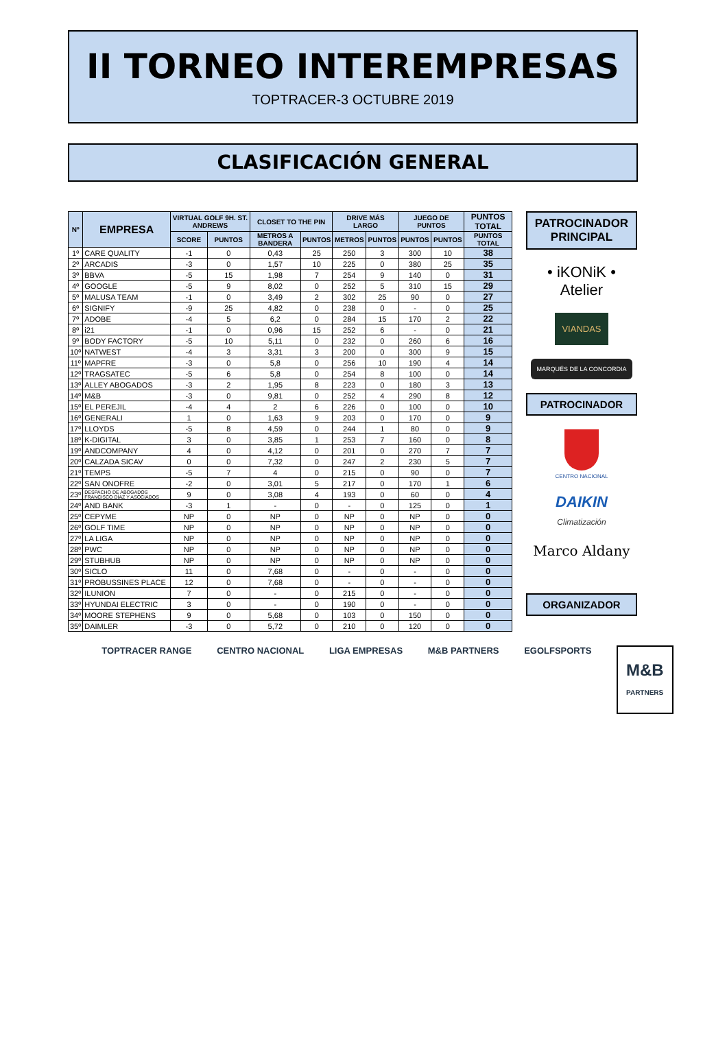II TORNEO INTEREMPRESAS
TOPTRACER-3 OCTUBRE 2019
CLASIFICACIÓN GENERAL
| Nº | EMPRESA | VIRTUAL GOLF 9H. ST. ANDREWS | | CLOSET TO THE PIN | | DRIVE MÁS LARGO | | JUEGO DE PUNTOS | | PUNTOS TOTAL |
| --- | --- | --- | --- | --- | --- | --- | --- | --- | --- | --- |
| | | SCORE | PUNTOS | METROS A BANDERA | PUNTOS | METROS | PUNTOS | PUNTOS | PUNTOS | PUNTOS TOTAL |
| 1º | CARE QUALITY | -1 | 0 | 0,43 | 25 | 250 | 3 | 300 | 10 | 38 |
| 2º | ARCADIS | -3 | 0 | 1,57 | 10 | 225 | 0 | 380 | 25 | 35 |
| 3º | BBVA | -5 | 15 | 1,98 | 7 | 254 | 9 | 140 | 0 | 31 |
| 4º | GOOGLE | -5 | 9 | 8,02 | 0 | 252 | 5 | 310 | 15 | 29 |
| 5º | MALUSA TEAM | -1 | 0 | 3,49 | 2 | 302 | 25 | 90 | 0 | 27 |
| 6º | SIGNIFY | -9 | 25 | 4,82 | 0 | 238 | 0 | - | 0 | 25 |
| 7º | ADOBE | -4 | 5 | 6,2 | 0 | 284 | 15 | 170 | 2 | 22 |
| 8º | i21 | -1 | 0 | 0,96 | 15 | 252 | 6 | - | 0 | 21 |
| 9º | BODY FACTORY | -5 | 10 | 5,11 | 0 | 232 | 0 | 260 | 6 | 16 |
| 10º | NATWEST | -4 | 3 | 3,31 | 3 | 200 | 0 | 300 | 9 | 15 |
| 11º | MAPFRE | -3 | 0 | 5,8 | 0 | 256 | 10 | 190 | 4 | 14 |
| 12º | TRAGSATEC | -5 | 6 | 5,8 | 0 | 254 | 8 | 100 | 0 | 14 |
| 13º | ALLEY ABOGADOS | -3 | 2 | 1,95 | 8 | 223 | 0 | 180 | 3 | 13 |
| 14º | M&B | -3 | 0 | 9,81 | 0 | 252 | 4 | 290 | 8 | 12 |
| 15º | EL PEREJIL | -4 | 4 | 2 | 6 | 226 | 0 | 100 | 0 | 10 |
| 16º | GENERALI | 1 | 0 | 1,63 | 9 | 203 | 0 | 170 | 0 | 9 |
| 17º | LLOYDS | -5 | 8 | 4,59 | 0 | 244 | 1 | 80 | 0 | 9 |
| 18º | K-DIGITAL | 3 | 0 | 3,85 | 1 | 253 | 7 | 160 | 0 | 8 |
| 19º | ANDCOMPANY | 4 | 0 | 4,12 | 0 | 201 | 0 | 270 | 7 | 7 |
| 20º | CALZADA SICAV | 0 | 0 | 7,32 | 0 | 247 | 2 | 230 | 5 | 7 |
| 21º | TEMPS | -5 | 7 | 4 | 0 | 215 | 0 | 90 | 0 | 7 |
| 22º | SAN ONOFRE | -2 | 0 | 3,01 | 5 | 217 | 0 | 170 | 1 | 6 |
| 23º | DESPACHO DE ABOGADOS FRANCISCO DÍAZ Y ASOCIADOS | 9 | 0 | 3,08 | 4 | 193 | 0 | 60 | 0 | 4 |
| 24º | AND BANK | -3 | 1 | - | 0 | - | 0 | 125 | 0 | 1 |
| 25º | CEPYME | NP | 0 | NP | 0 | NP | 0 | NP | 0 | 0 |
| 26º | GOLF TIME | NP | 0 | NP | 0 | NP | 0 | NP | 0 | 0 |
| 27º | LA LIGA | NP | 0 | NP | 0 | NP | 0 | NP | 0 | 0 |
| 28º | PWC | NP | 0 | NP | 0 | NP | 0 | NP | 0 | 0 |
| 29º | STUBHUB | NP | 0 | NP | 0 | NP | 0 | NP | 0 | 0 |
| 30º | SICLO | 11 | 0 | 7,68 | 0 | - | 0 | - | 0 | 0 |
| 31º | PROBUSSINES PLACE | 12 | 0 | 7,68 | 0 | - | 0 | - | 0 | 0 |
| 32º | ILUNION | 7 | 0 | - | 0 | 215 | 0 | - | 0 | 0 |
| 33º | HYUNDAI ELECTRIC | 3 | 0 | - | 0 | 190 | 0 | - | 0 | 0 |
| 34º | MOORE STEPHENS | 9 | 0 | 5,68 | 0 | 103 | 0 | 150 | 0 | 0 |
| 35º | DAIMLER | -3 | 0 | 5,72 | 0 | 210 | 0 | 120 | 0 | 0 |
PATROCINADOR
PRINCIPAL
• iKONiK • Atelier
VIANDAS
MARQUÉS DE LA CONCORDIA
PATROCINADOR
CENTRO NACIONAL
DAIKIN
Climatización
Marco Aldany
ORGANIZADOR
TOPTRACER RANGE CENTRO NACIONAL LIGA EMPRESAS M&B PARTNERS EGOLFSPORTS M&B
PARTNERS